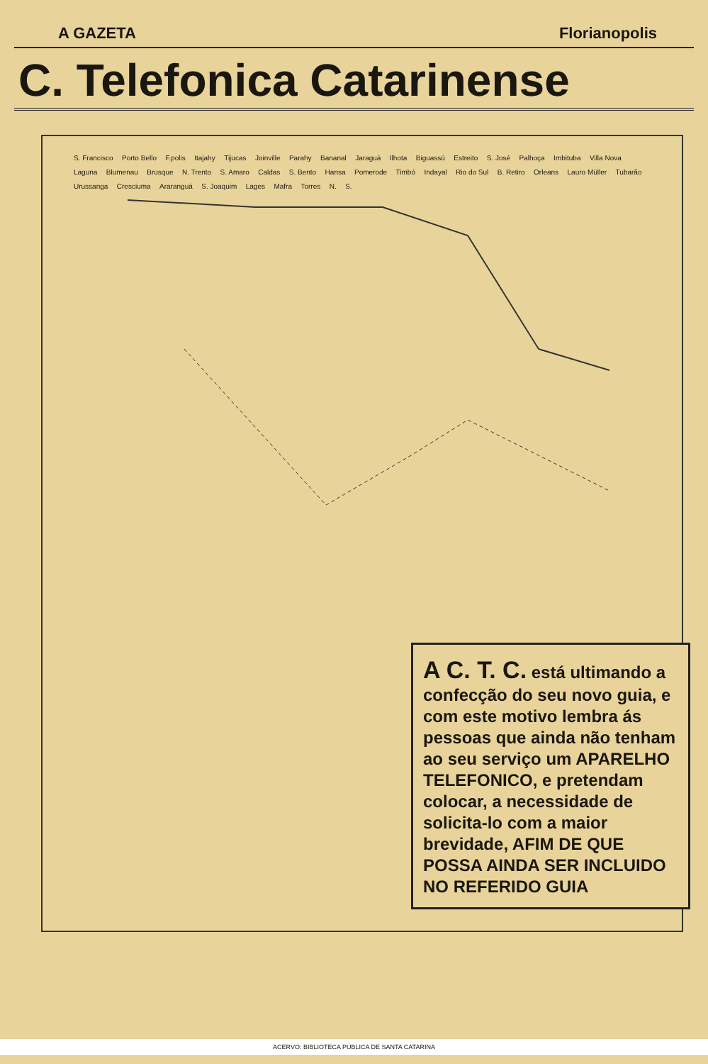A GAZETA Florianopolis
C. Telefonica Catarinense
S. Francisco Porto Bello F.polis Itajahy Tijucas Joinville Parahy Bananal Jaraguá Ilhota Biguassú Estreito S. José Palhoça Imbituba Villa Nova Laguna Blumenau Brusque N. Trento S. Amaro Caldas S. Bento Hansa Pomerode Timbó Indayal Rio do Sul B. Retiro Orleans Lauro Müller Tubarão Urussanga Cresciuma Araranguá S. Joaquim Lages Mafra Torres N. S.
A C. T. C. está ultimando a confecção do seu novo guia, e com este motivo lembra ás pessoas que ainda não tenham ao seu serviço um APARELHO TELEFONICO, e pretendam colocar, a necessidade de solicita-lo com a maior brevidade, AFIM DE QUE POSSA AINDA SER INCLUIDO NO REFERIDO GUIA
ACERVO: BIBLIOTECA PÚBLICA DE SANTA CATARINA